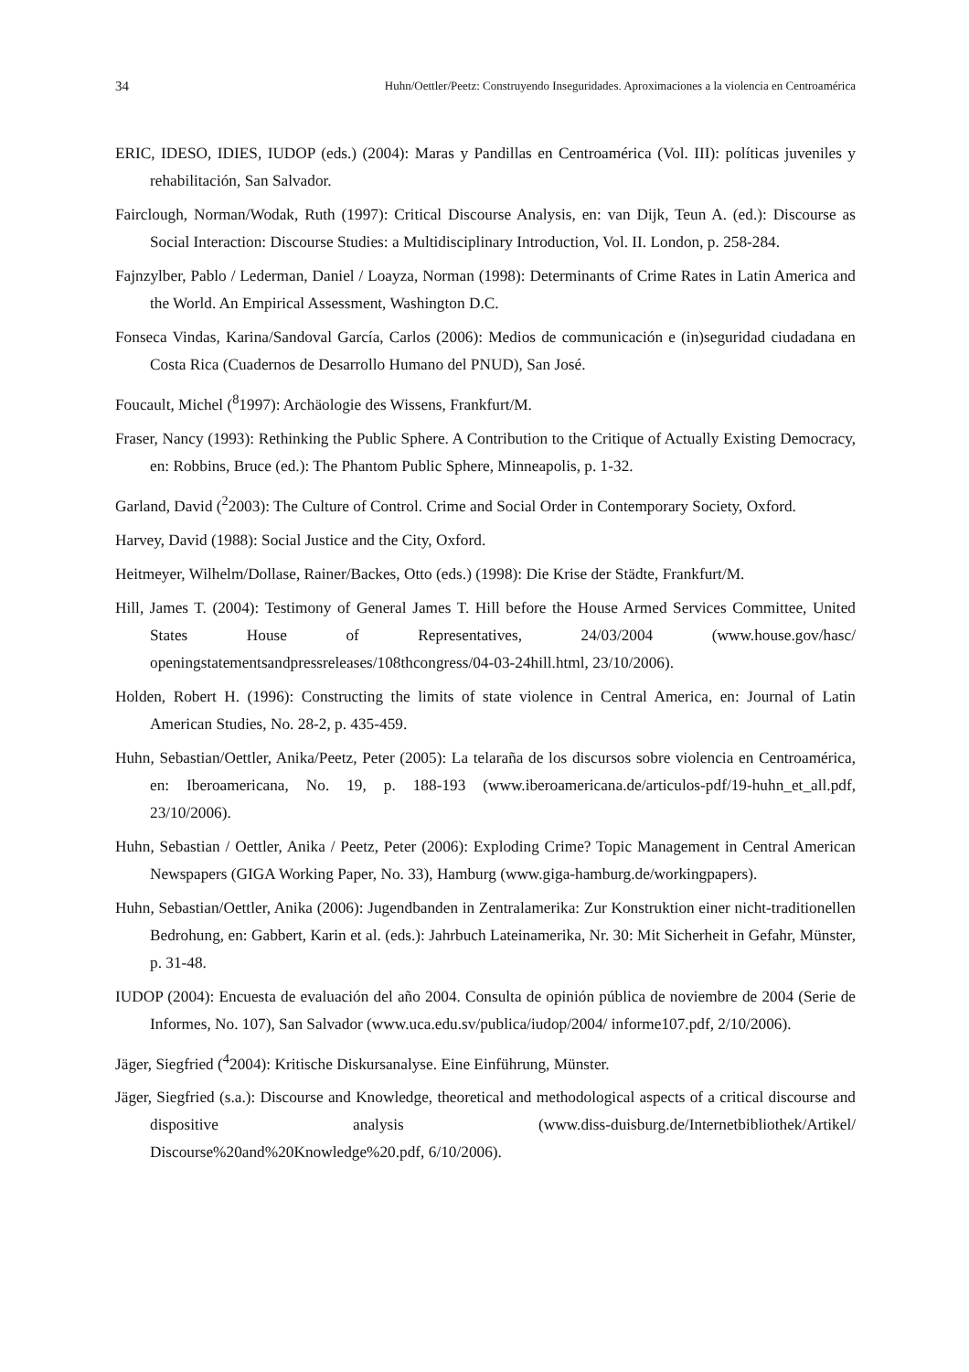34 Huhn/Oettler/Peetz: Construyendo Inseguridades. Aproximaciones a la violencia en Centroamérica
ERIC, IDESO, IDIES, IUDOP (eds.) (2004): Maras y Pandillas en Centroamérica (Vol. III): políticas juveniles y rehabilitación, San Salvador.
Fairclough, Norman/Wodak, Ruth (1997): Critical Discourse Analysis, en: van Dijk, Teun A. (ed.): Discourse as Social Interaction: Discourse Studies: a Multidisciplinary Introduction, Vol. II. London, p. 258-284.
Fajnzylber, Pablo / Lederman, Daniel / Loayza, Norman (1998): Determinants of Crime Rates in Latin America and the World. An Empirical Assessment, Washington D.C.
Fonseca Vindas, Karina/Sandoval García, Carlos (2006): Medios de communicación e (in)seguridad ciudadana en Costa Rica (Cuadernos de Desarrollo Humano del PNUD), San José.
Foucault, Michel (<sup>8</sup>1997): Archäologie des Wissens, Frankfurt/M.
Fraser, Nancy (1993): Rethinking the Public Sphere. A Contribution to the Critique of Actually Existing Democracy, en: Robbins, Bruce (ed.): The Phantom Public Sphere, Minneapolis, p. 1-32.
Garland, David (<sup>2</sup>2003): The Culture of Control. Crime and Social Order in Contemporary Society, Oxford.
Harvey, David (1988): Social Justice and the City, Oxford.
Heitmeyer, Wilhelm/Dollase, Rainer/Backes, Otto (eds.) (1998): Die Krise der Städte, Frankfurt/M.
Hill, James T. (2004): Testimony of General James T. Hill before the House Armed Services Committee, United States House of Representatives, 24/03/2004 (www.house.gov/hasc/ openingstatementsandpressreleases/108thcongress/04-03-24hill.html, 23/10/2006).
Holden, Robert H. (1996): Constructing the limits of state violence in Central America, en: Journal of Latin American Studies, No. 28-2, p. 435-459.
Huhn, Sebastian/Oettler, Anika/Peetz, Peter (2005): La telaraña de los discursos sobre violencia en Centroamérica, en: Iberoamericana, No. 19, p. 188-193 (www.iberoamericana.de/articulos-pdf/19-huhn_et_all.pdf, 23/10/2006).
Huhn, Sebastian / Oettler, Anika / Peetz, Peter (2006): Exploding Crime? Topic Management in Central American Newspapers (GIGA Working Paper, No. 33), Hamburg (www.giga-hamburg.de/workingpapers).
Huhn, Sebastian/Oettler, Anika (2006): Jugendbanden in Zentralamerika: Zur Konstruktion einer nicht-traditionellen Bedrohung, en: Gabbert, Karin et al. (eds.): Jahrbuch Lateinamerika, Nr. 30: Mit Sicherheit in Gefahr, Münster, p. 31-48.
IUDOP (2004): Encuesta de evaluación del año 2004. Consulta de opinión pública de noviembre de 2004 (Serie de Informes, No. 107), San Salvador (www.uca.edu.sv/publica/iudop/2004/ informe107.pdf, 2/10/2006).
Jäger, Siegfried (<sup>4</sup>2004): Kritische Diskursanalyse. Eine Einführung, Münster.
Jäger, Siegfried (s.a.): Discourse and Knowledge, theoretical and methodological aspects of a critical discourse and dispositive analysis (www.diss-duisburg.de/Internetbibliothek/Artikel/ Discourse%20and%20Knowledge%20.pdf, 6/10/2006).